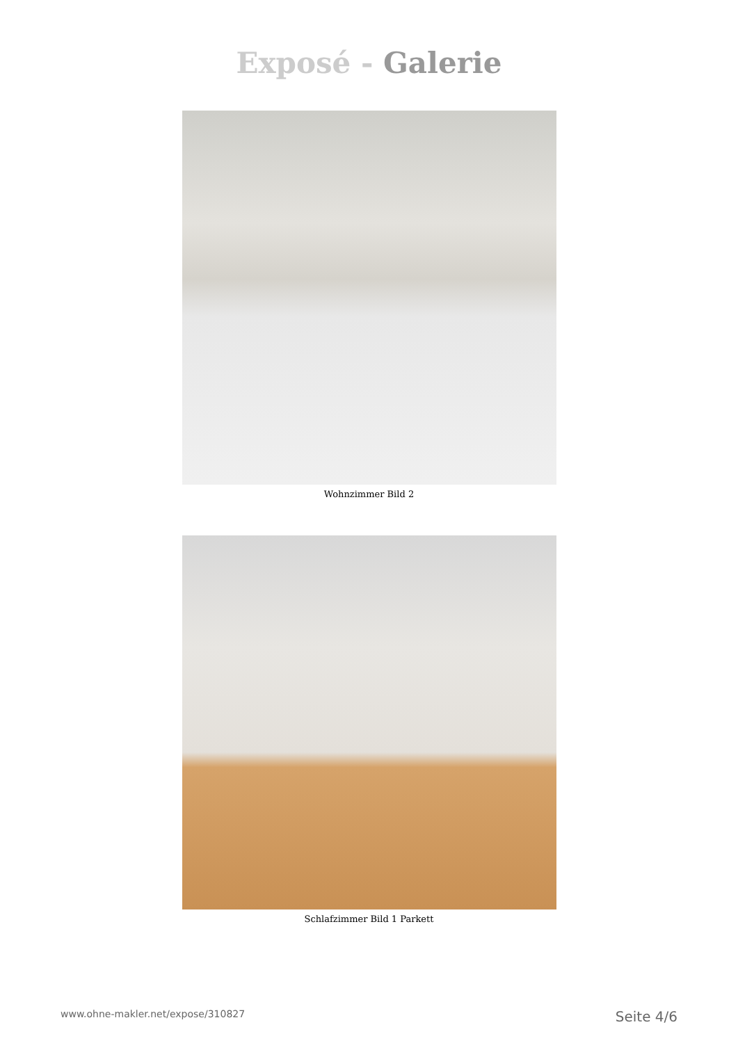Exposé - Galerie
Wohnzimmer Bild 2
Schlafzimmer Bild 1 Parkett
www.ohne-makler.net/expose/310827 Seite 4/6